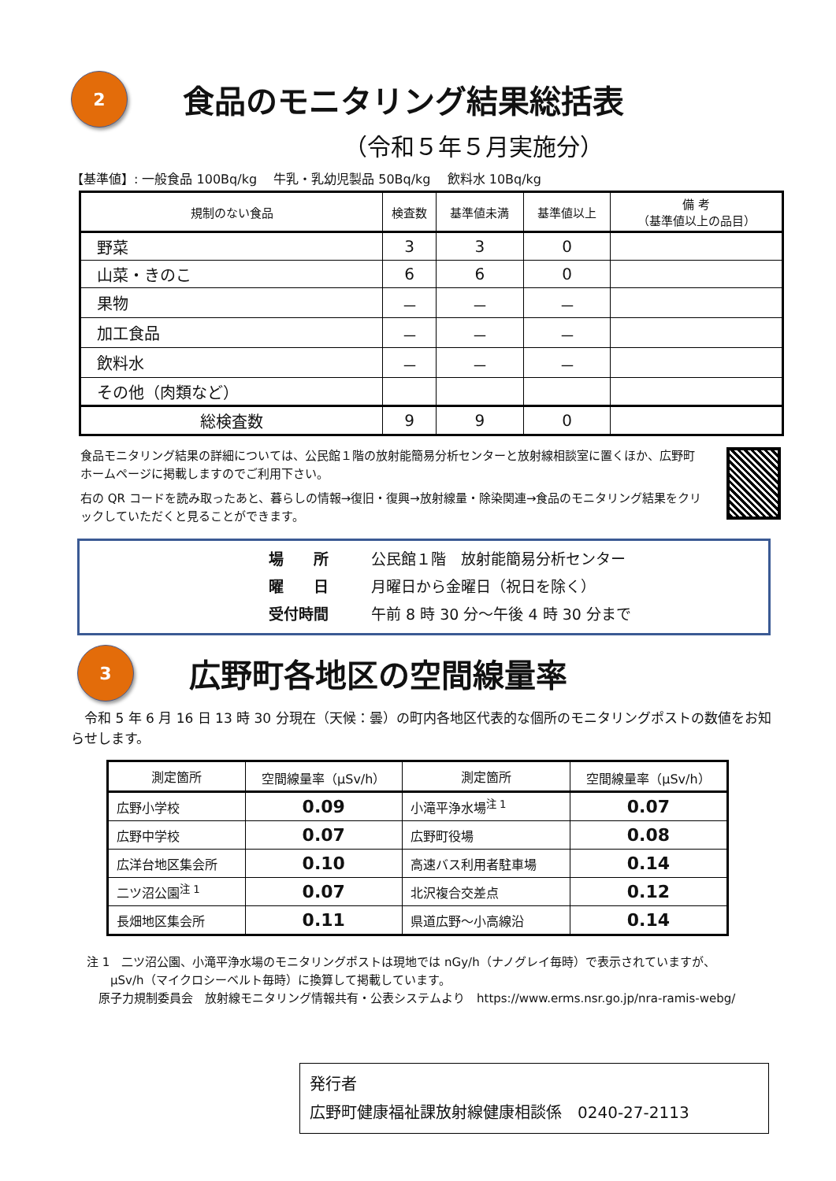2
食品のモニタリング結果総括表
（令和５年５月実施分）
【基準値】: 一般食品 100Bq/kg　 牛乳・乳幼児製品 50Bq/kg　 飲料水 10Bq/kg
| 規制のない食品 | 検査数 | 基準値未満 | 基準値以上 | 備 考 （基準値以上の品目） |
| --- | --- | --- | --- | --- |
| 野菜 | 3 | 3 | 0 | |
| 山菜・きのこ | 6 | 6 | 0 | |
| 果物 | － | － | － | |
| 加工食品 | － | － | － | |
| 飲料水 | － | － | － | |
| その他（肉類など） | | | | |
| 総検査数 | 9 | 9 | 0 | |
食品モニタリング結果の詳細については、公民館１階の放射能簡易分析センターと放射線相談室に置くほか、広野町ホームページに掲載しますのでご利用下さい。
右の QR コードを読み取ったあと、暮らしの情報→復旧・復興→放射線量・除染関連→食品のモニタリング結果をクリックしていただくと見ることができます。
場　　所 公民館１階　放射能簡易分析センター
曜　　日 月曜日から金曜日（祝日を除く）
受付時間 午前 8 時 30 分～午後 4 時 30 分まで
3
広野町各地区の空間線量率
　令和 5 年 6 月 16 日 13 時 30 分現在（天候：曇）の町内各地区代表的な個所のモニタリングポストの数値をお知らせします。
| 測定箇所 | 空間線量率（μSv/h） | 測定箇所 | 空間線量率（μSv/h） |
| --- | --- | --- | --- |
| 広野小学校 | 0.09 | 小滝平浄水場<sup>注 1</sup> | 0.07 |
| 広野中学校 | 0.07 | 広野町役場 | 0.08 |
| 広洋台地区集会所 | 0.10 | 高速バス利用者駐車場 | 0.14 |
| 二ツ沼公園<sup>注 1</sup> | 0.07 | 北沢複合交差点 | 0.12 |
| 長畑地区集会所 | 0.11 | 県道広野～小高線沿 | 0.14 |
注 1　二ツ沼公園、小滝平浄水場のモニタリングポストは現地では nGy/h（ナノグレイ毎時）で表示されていますが、
　　μSv/h（マイクロシーベルト毎時）に換算して掲載しています。
　原子力規制委員会　放射線モニタリング情報共有・公表システムより　https://www.erms.nsr.go.jp/nra-ramis-webg/
発行者
広野町健康福祉課放射線健康相談係　0240-27-2113